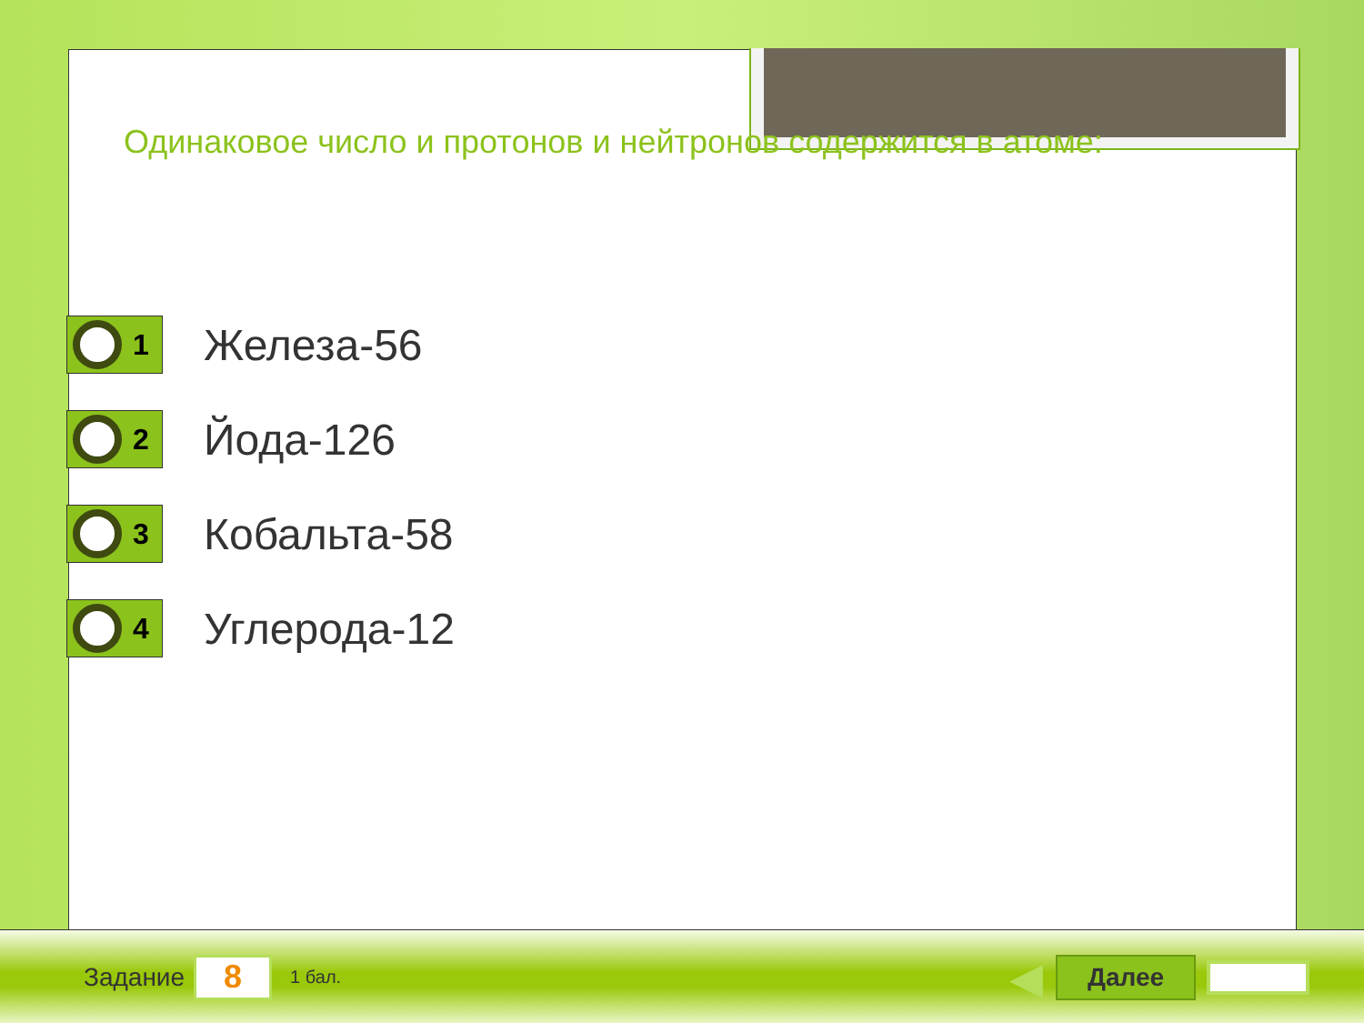Одинаковое число и протонов и нейтронов содержится в атоме:
1
Железа-56
2
Йода-126
3
Кобальта-58
4
Углерода-12
Задание
8
1 бал. ◀
Далее